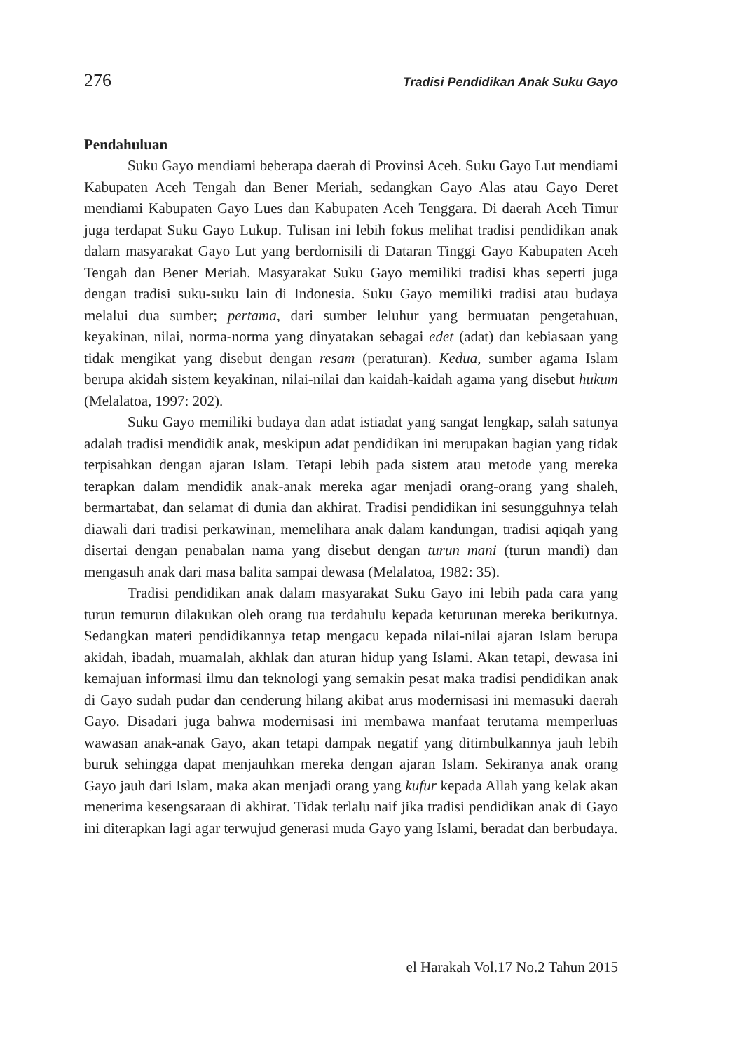276 Tradisi Pendidikan Anak Suku Gayo
Pendahuluan
Suku Gayo mendiami beberapa daerah di Provinsi Aceh. Suku Gayo Lut mendiami Kabupaten Aceh Tengah dan Bener Meriah, sedangkan Gayo Alas atau Gayo Deret mendiami Kabupaten Gayo Lues dan Kabupaten Aceh Tenggara. Di daerah Aceh Timur juga terdapat Suku Gayo Lukup. Tulisan ini lebih fokus melihat tradisi pendidikan anak dalam masyarakat Gayo Lut yang berdomisili di Dataran Tinggi Gayo Kabupaten Aceh Tengah dan Bener Meriah. Masyarakat Suku Gayo memiliki tradisi khas seperti juga dengan tradisi suku-suku lain di Indonesia. Suku Gayo memiliki tradisi atau budaya melalui dua sumber; pertama, dari sumber leluhur yang bermuatan pengetahuan, keyakinan, nilai, norma-norma yang dinyatakan sebagai edet (adat) dan kebiasaan yang tidak mengikat yang disebut dengan resam (peraturan). Kedua, sumber agama Islam berupa akidah sistem keyakinan, nilai-nilai dan kaidah-kaidah agama yang disebut hukum (Melalatoa, 1997: 202).
Suku Gayo memiliki budaya dan adat istiadat yang sangat lengkap, salah satunya adalah tradisi mendidik anak, meskipun adat pendidikan ini merupakan bagian yang tidak terpisahkan dengan ajaran Islam. Tetapi lebih pada sistem atau metode yang mereka terapkan dalam mendidik anak-anak mereka agar menjadi orang-orang yang shaleh, bermartabat, dan selamat di dunia dan akhirat. Tradisi pendidikan ini sesungguhnya telah diawali dari tradisi perkawinan, memelihara anak dalam kandungan, tradisi aqiqah yang disertai dengan penabalan nama yang disebut dengan turun mani (turun mandi) dan mengasuh anak dari masa balita sampai dewasa (Melalatoa, 1982: 35).
Tradisi pendidikan anak dalam masyarakat Suku Gayo ini lebih pada cara yang turun temurun dilakukan oleh orang tua terdahulu kepada keturunan mereka berikutnya. Sedangkan materi pendidikannya tetap mengacu kepada nilai-nilai ajaran Islam berupa akidah, ibadah, muamalah, akhlak dan aturan hidup yang Islami. Akan tetapi, dewasa ini kemajuan informasi ilmu dan teknologi yang semakin pesat maka tradisi pendidikan anak di Gayo sudah pudar dan cenderung hilang akibat arus modernisasi ini memasuki daerah Gayo. Disadari juga bahwa modernisasi ini membawa manfaat terutama memperluas wawasan anak-anak Gayo, akan tetapi dampak negatif yang ditimbulkannya jauh lebih buruk sehingga dapat menjauhkan mereka dengan ajaran Islam. Sekiranya anak orang Gayo jauh dari Islam, maka akan menjadi orang yang kufur kepada Allah yang kelak akan menerima kesengsaraan di akhirat. Tidak terlalu naif jika tradisi pendidikan anak di Gayo ini diterapkan lagi agar terwujud generasi muda Gayo yang Islami, beradat dan berbudaya.
el Harakah Vol.17 No.2 Tahun 2015